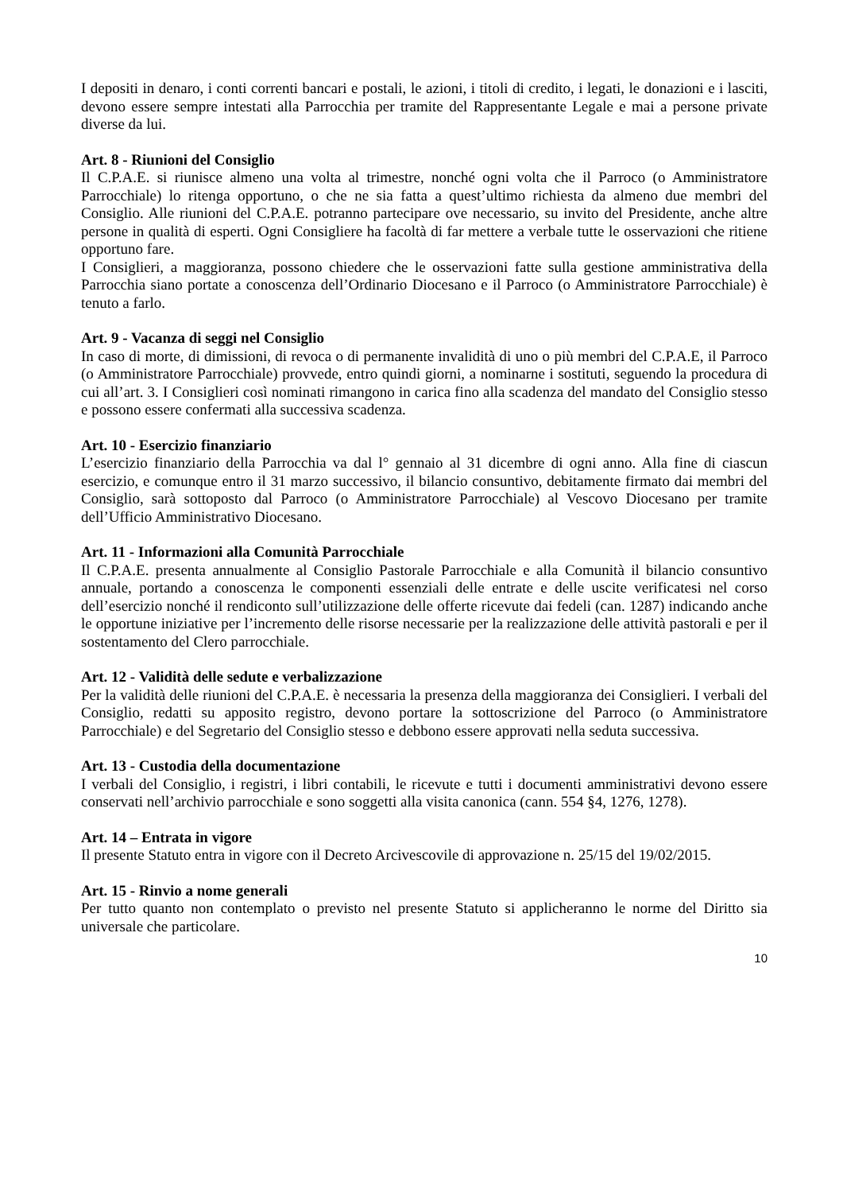I depositi in denaro, i conti correnti bancari e postali, le azioni, i titoli di credito, i legati, le donazioni e i lasciti, devono essere sempre intestati alla Parrocchia per tramite del Rappresentante Legale e mai a persone private diverse da lui.
Art. 8 - Riunioni del Consiglio
Il C.P.A.E. si riunisce almeno una volta al trimestre, nonché ogni volta che il Parroco (o Amministratore Parrocchiale) lo ritenga opportuno, o che ne sia fatta a quest’ultimo richiesta da almeno due membri del Consiglio. Alle riunioni del C.P.A.E. potranno partecipare ove necessario, su invito del Presidente, anche altre persone in qualità di esperti. Ogni Consigliere ha facoltà di far mettere a verbale tutte le osservazioni che ritiene opportuno fare.
I Consiglieri, a maggioranza, possono chiedere che le osservazioni fatte sulla gestione amministrativa della Parrocchia siano portate a conoscenza dell’Ordinario Diocesano e il Parroco (o Amministratore Parrocchiale) è tenuto a farlo.
Art. 9 - Vacanza di seggi nel Consiglio
In caso di morte, di dimissioni, di revoca o di permanente invalidità di uno o più membri del C.P.A.E, il Parroco (o Amministratore Parrocchiale) provvede, entro quindi giorni, a nominarne i sostituti, seguendo la procedura di cui all’art. 3. I Consiglieri così nominati rimangono in carica fino alla scadenza del mandato del Consiglio stesso e possono essere confermati alla successiva scadenza.
Art. 10 - Esercizio finanziario
L’esercizio finanziario della Parrocchia va dal l° gennaio al 31 dicembre di ogni anno. Alla fine di ciascun esercizio, e comunque entro il 31 marzo successivo, il bilancio consuntivo, debitamente firmato dai membri del Consiglio, sarà sottoposto dal Parroco (o Amministratore Parrocchiale) al Vescovo Diocesano per tramite dell’Ufficio Amministrativo Diocesano.
Art. 11 - Informazioni alla Comunità Parrocchiale
Il C.P.A.E. presenta annualmente al Consiglio Pastorale Parrocchiale e alla Comunità il bilancio consuntivo annuale, portando a conoscenza le componenti essenziali delle entrate e delle uscite verificatesi nel corso dell’esercizio nonché il rendiconto sull’utilizzazione delle offerte ricevute dai fedeli (can. 1287) indicando anche le opportune iniziative per l’incremento delle risorse necessarie per la realizzazione delle attività pastorali e per il sostentamento del Clero parrocchiale.
Art. 12 - Validità delle sedute e verbalizzazione
Per la validità delle riunioni del C.P.A.E. è necessaria la presenza della maggioranza dei Consiglieri. I verbali del Consiglio, redatti su apposito registro, devono portare la sottoscrizione del Parroco (o Amministratore Parrocchiale) e del Segretario del Consiglio stesso e debbono essere approvati nella seduta successiva.
Art. 13 - Custodia della documentazione
I verbali del Consiglio, i registri, i libri contabili, le ricevute e tutti i documenti amministrativi devono essere conservati nell’archivio parrocchiale e sono soggetti alla visita canonica (cann. 554 §4, 1276, 1278).
Art. 14 – Entrata in vigore
Il presente Statuto entra in vigore con il Decreto Arcivescovile di approvazione n. 25/15 del 19/02/2015.
Art. 15 - Rinvio a nome generali
Per tutto quanto non contemplato o previsto nel presente Statuto si applicheranno le norme del Diritto sia universale che particolare.
10